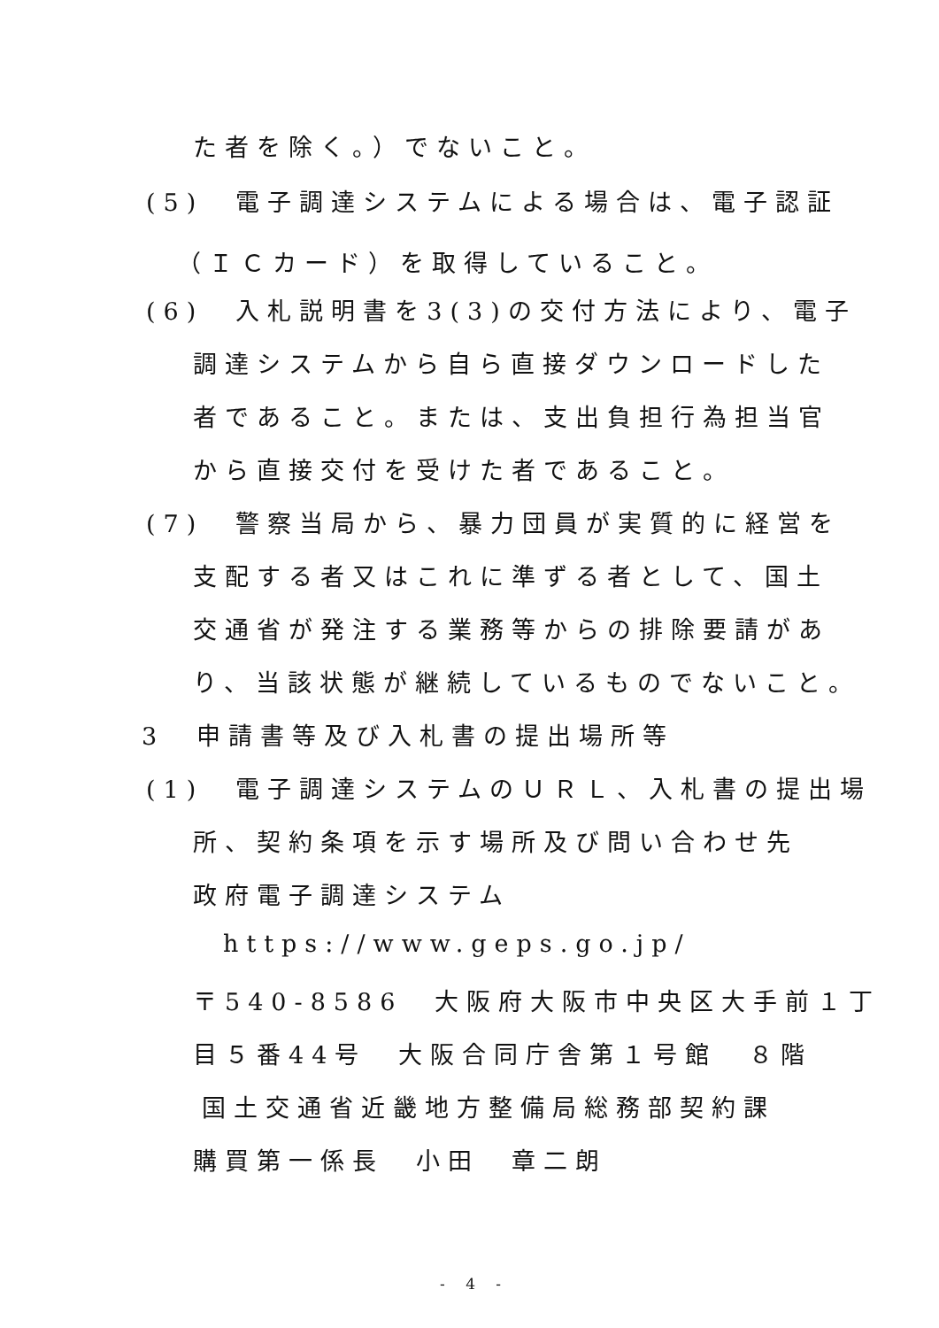た者を除く。）でないこと。
(5)　電子調達システムによる場合は、電子認証
（ＩＣカード）を取得していること。
(6)　入札説明書を3(3)の交付方法により、電子
調達システムから自ら直接ダウンロードした
者であること。または、支出負担行為担当官
から直接交付を受けた者であること。
(7)　警察当局から、暴力団員が実質的に経営を
支配する者又はこれに準ずる者として、国土
交通省が発注する業務等からの排除要請があ
り、当該状態が継続しているものでないこと。
3　申請書等及び入札書の提出場所等
(1)　電子調達システムのＵＲＬ、入札書の提出場
所、契約条項を示す場所及び問い合わせ先
政府電子調達システム
https://www.geps.go.jp/
〒540-8586　大阪府大阪市中央区大手前１丁
目５番44号　大阪合同庁舎第１号館　８階
国土交通省近畿地方整備局総務部契約課
購買第一係長　小田　章二朗
- 4 -